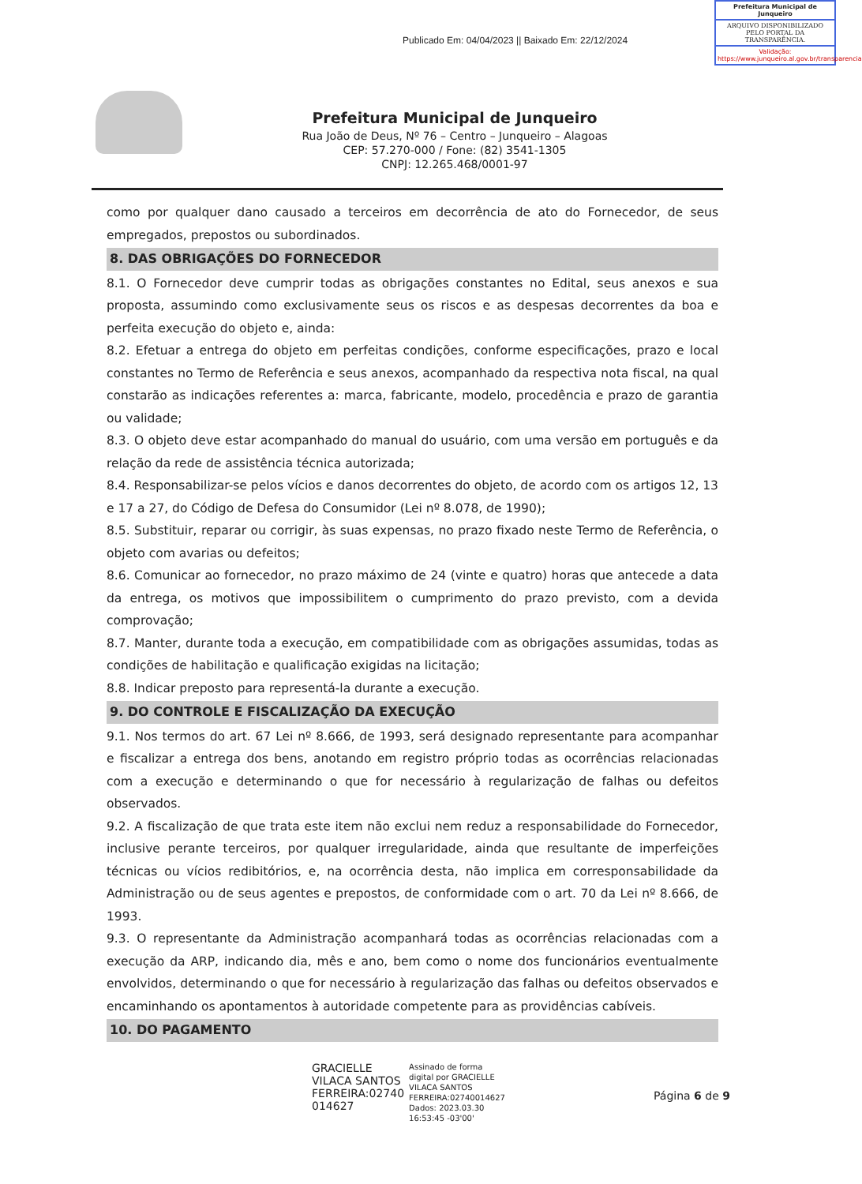Prefeitura Municipal de Junqueiro
ARQUIVO DISPONIBILIZADO PELO PORTAL DA TRANSPARÊNCIA.
Validação: https://www.junqueiro.al.gov.br/transparencia
Publicado Em: 04/04/2023 || Baixado Em: 22/12/2024
Prefeitura Municipal de Junqueiro
Rua João de Deus, Nº 76 – Centro – Junqueiro – Alagoas
CEP: 57.270-000 / Fone: (82) 3541-1305
CNPJ: 12.265.468/0001-97
como por qualquer dano causado a terceiros em decorrência de ato do Fornecedor, de seus empregados, prepostos ou subordinados.
8. DAS OBRIGAÇÕES DO FORNECEDOR
8.1. O Fornecedor deve cumprir todas as obrigações constantes no Edital, seus anexos e sua proposta, assumindo como exclusivamente seus os riscos e as despesas decorrentes da boa e perfeita execução do objeto e, ainda:
8.2. Efetuar a entrega do objeto em perfeitas condições, conforme especificações, prazo e local constantes no Termo de Referência e seus anexos, acompanhado da respectiva nota fiscal, na qual constarão as indicações referentes a: marca, fabricante, modelo, procedência e prazo de garantia ou validade;
8.3. O objeto deve estar acompanhado do manual do usuário, com uma versão em português e da relação da rede de assistência técnica autorizada;
8.4. Responsabilizar-se pelos vícios e danos decorrentes do objeto, de acordo com os artigos 12, 13 e 17 a 27, do Código de Defesa do Consumidor (Lei nº 8.078, de 1990);
8.5. Substituir, reparar ou corrigir, às suas expensas, no prazo fixado neste Termo de Referência, o objeto com avarias ou defeitos;
8.6. Comunicar ao fornecedor, no prazo máximo de 24 (vinte e quatro) horas que antecede a data da entrega, os motivos que impossibilitem o cumprimento do prazo previsto, com a devida comprovação;
8.7. Manter, durante toda a execução, em compatibilidade com as obrigações assumidas, todas as condições de habilitação e qualificação exigidas na licitação;
8.8. Indicar preposto para representá-la durante a execução.
9. DO CONTROLE E FISCALIZAÇÃO DA EXECUÇÃO
9.1. Nos termos do art. 67 Lei nº 8.666, de 1993, será designado representante para acompanhar e fiscalizar a entrega dos bens, anotando em registro próprio todas as ocorrências relacionadas com a execução e determinando o que for necessário à regularização de falhas ou defeitos observados.
9.2. A fiscalização de que trata este item não exclui nem reduz a responsabilidade do Fornecedor, inclusive perante terceiros, por qualquer irregularidade, ainda que resultante de imperfeições técnicas ou vícios redibitórios, e, na ocorrência desta, não implica em corresponsabilidade da Administração ou de seus agentes e prepostos, de conformidade com o art. 70 da Lei nº 8.666, de 1993.
9.3. O representante da Administração acompanhará todas as ocorrências relacionadas com a execução da ARP, indicando dia, mês e ano, bem como o nome dos funcionários eventualmente envolvidos, determinando o que for necessário à regularização das falhas ou defeitos observados e encaminhando os apontamentos à autoridade competente para as providências cabíveis.
10. DO PAGAMENTO
GRACIELLE
VILACA SANTOS
FERREIRA:02740
014627
Assinado de forma
digital por GRACIELLE
VILACA SANTOS
FERREIRA:02740014627
Dados: 2023.03.30
16:53:45 -03'00'
Página 6 de 9